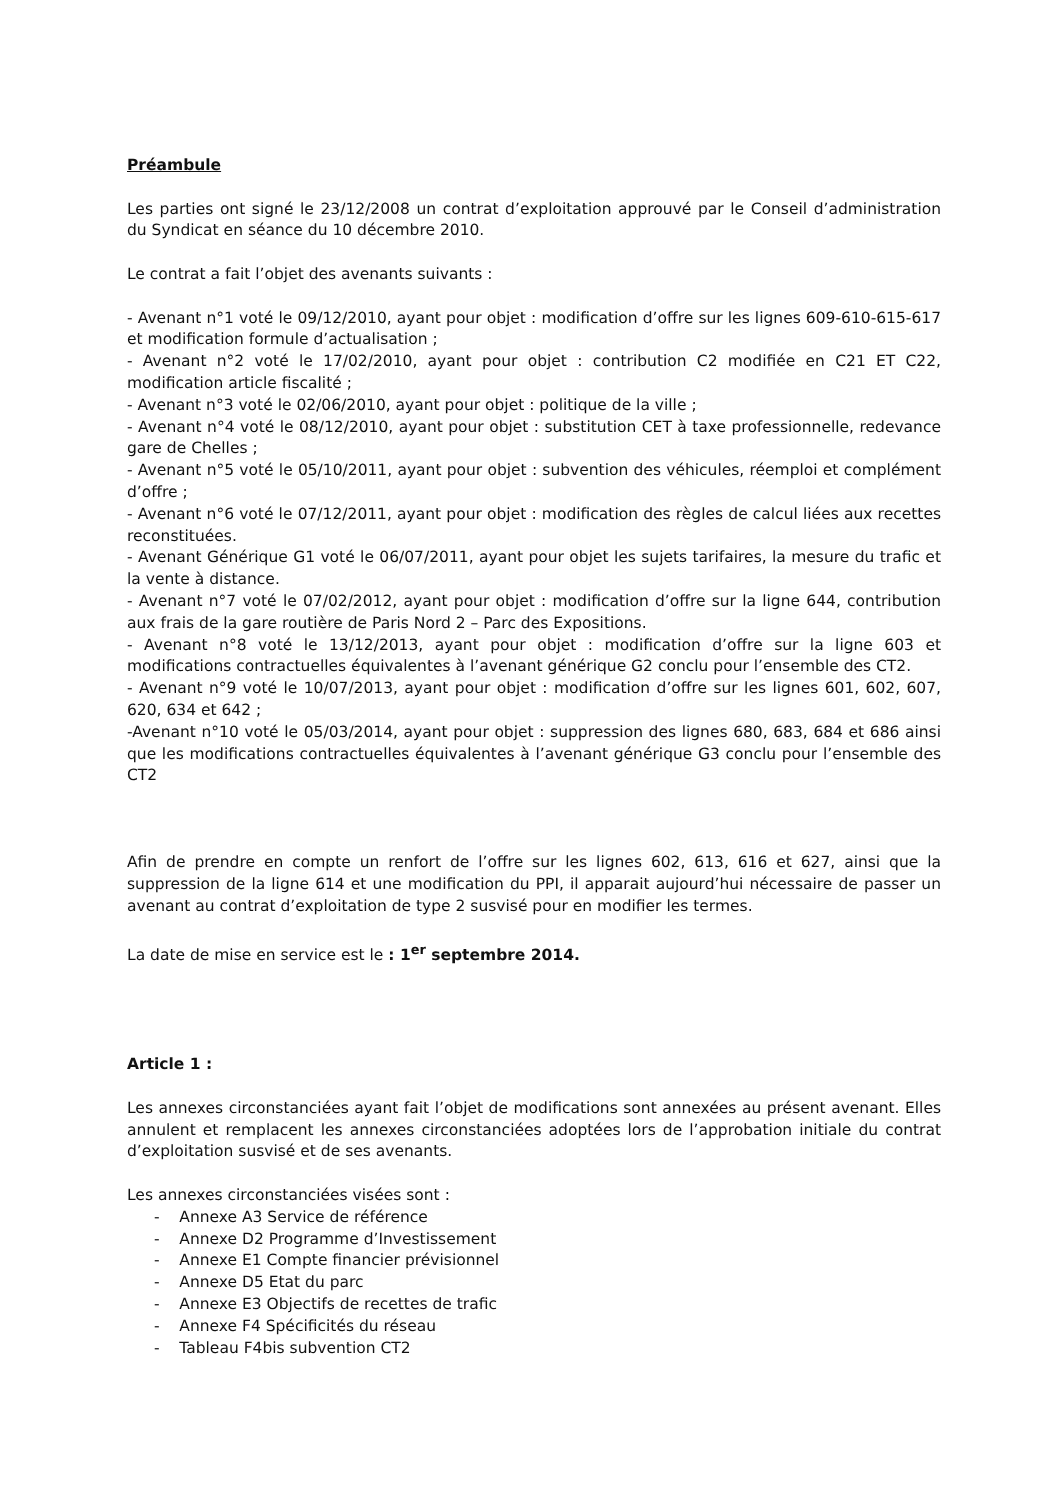Préambule
Les parties ont signé le 23/12/2008 un contrat d’exploitation approuvé par le Conseil d’administration du Syndicat en séance du 10 décembre 2010.
Le contrat a fait l’objet des avenants suivants :
- Avenant n°1 voté le 09/12/2010, ayant pour objet : modification d’offre sur les lignes 609-610-615-617 et modification formule d’actualisation ;
- Avenant n°2 voté le 17/02/2010, ayant pour objet : contribution C2 modifiée en C21 ET C22, modification article fiscalité ;
- Avenant n°3 voté le 02/06/2010, ayant pour objet : politique de la ville ;
- Avenant n°4 voté le 08/12/2010, ayant pour objet : substitution CET à taxe professionnelle, redevance gare de Chelles ;
- Avenant n°5 voté le 05/10/2011, ayant pour objet : subvention des véhicules, réemploi et complément d’offre ;
- Avenant n°6 voté le 07/12/2011, ayant pour objet : modification des règles de calcul liées aux recettes reconstituées.
- Avenant Générique G1 voté le 06/07/2011, ayant pour objet les sujets tarifaires, la mesure du trafic et la vente à distance.
- Avenant n°7 voté le 07/02/2012, ayant pour objet : modification d’offre sur la ligne 644, contribution aux frais de la gare routière de Paris Nord 2 – Parc des Expositions.
- Avenant n°8 voté le 13/12/2013, ayant pour objet : modification d’offre sur la ligne 603 et modifications contractuelles équivalentes à l’avenant générique G2 conclu pour l’ensemble des CT2.
- Avenant n°9 voté le 10/07/2013, ayant pour objet : modification d’offre sur les lignes 601, 602, 607, 620, 634 et 642 ;
-Avenant n°10 voté le 05/03/2014, ayant pour objet : suppression des lignes 680, 683, 684 et 686 ainsi que les modifications contractuelles équivalentes à l’avenant générique G3 conclu pour l’ensemble des CT2
Afin de prendre en compte un renfort de l’offre sur les lignes 602, 613, 616 et 627, ainsi que la suppression de la ligne 614 et une modification du PPI, il apparait aujourd’hui nécessaire de passer un avenant au contrat d’exploitation de type 2 susvisé pour en modifier les termes.
La date de mise en service est le : 1<sup>er</sup> septembre 2014.
Article 1 :
Les annexes circonstanciées ayant fait l’objet de modifications sont annexées au présent avenant. Elles annulent et remplacent les annexes circonstanciées adoptées lors de l’approbation initiale du contrat d’exploitation susvisé et de ses avenants.
Les annexes circonstanciées visées sont :
- Annexe A3 Service de référence
- Annexe D2 Programme d’Investissement
- Annexe E1 Compte financier prévisionnel
- Annexe D5 Etat du parc
- Annexe E3 Objectifs de recettes de trafic
- Annexe F4 Spécificités du réseau
- Tableau F4bis subvention CT2